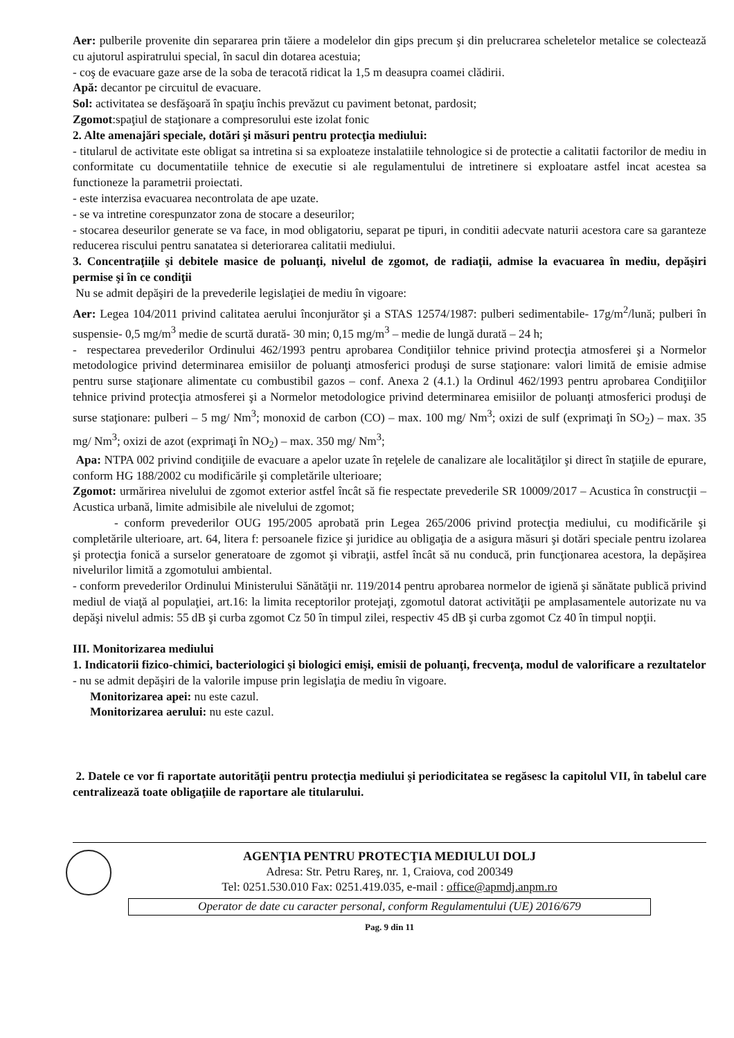Aer: pulberile provenite din separarea prin tăiere a modelelor din gips precum şi din prelucrarea scheletelor metalice se colectează cu ajutorul aspiratrului special, în sacul din dotarea acestuia;
- coş de evacuare gaze arse de la soba de teracotă ridicat la 1,5 m deasupra coamei clădirii.
Apă: decantor pe circuitul de evacuare.
Sol: activitatea se desfăşoară în spaţiu închis prevăzut cu paviment betonat, pardosit;
Zgomot:spaţiul de staţionare a compresorului este izolat fonic
2. Alte amenajări speciale, dotări şi măsuri pentru protecţia mediului:
- titularul de activitate este obligat sa intretina si sa exploateze instalatiile tehnologice si de protectie a calitatii factorilor de mediu in conformitate cu documentatiile tehnice de executie si ale regulamentului de intretinere si exploatare astfel incat acestea sa functioneze la parametrii proiectati.
- este interzisa evacuarea necontrolata de ape uzate.
- se va intretine corespunzator zona de stocare a deseurilor;
- stocarea deseurilor generate se va face, in mod obligatoriu, separat pe tipuri, in conditii adecvate naturii acestora care sa garanteze reducerea riscului pentru sanatatea si deteriorarea calitatii mediului.
3. Concentraţiile şi debitele masice de poluanţi, nivelul de zgomot, de radiaţii, admise la evacuarea în mediu, depăşiri permise şi în ce condiţii
Nu se admit depăşiri de la prevederile legislaţiei de mediu în vigoare:
Aer: Legea 104/2011 privind calitatea aerului înconjurător şi a STAS 12574/1987: pulberi sedimentabile- 17g/m<sup>2</sup>/lună; pulberi în suspensie- 0,5 mg/m<sup>3</sup> medie de scurtă durată- 30 min; 0,15 mg/m<sup>3</sup> – medie de lungă durată – 24 h;
- respectarea prevederilor Ordinului 462/1993 pentru aprobarea Condiţiilor tehnice privind protecţia atmosferei şi a Normelor metodologice privind determinarea emisiilor de poluanţi atmosferici produşi de surse staţionare: valori limită de emisie admise pentru surse staţionare alimentate cu combustibil gazos – conf. Anexa 2 (4.1.) la Ordinul 462/1993 pentru aprobarea Condiţiilor tehnice privind protecţia atmosferei şi a Normelor metodologice privind determinarea emisiilor de poluanţi atmosferici produşi de surse staţionare: pulberi – 5 mg/ Nm<sup>3</sup>; monoxid de carbon (CO) – max. 100 mg/ Nm<sup>3</sup>; oxizi de sulf (exprimaţi în SO<sub>2</sub>) – max. 35 mg/ Nm<sup>3</sup>; oxizi de azot (exprimaţi în NO<sub>2</sub>) – max. 350 mg/ Nm<sup>3</sup>;
Apa: NTPA 002 privind condiţiile de evacuare a apelor uzate în reţelele de canalizare ale localităţilor şi direct în staţiile de epurare, conform HG 188/2002 cu modificările şi completările ulterioare;
Zgomot: urmărirea nivelului de zgomot exterior astfel încât să fie respectate prevederile SR 10009/2017 – Acustica în construcţii – Acustica urbană, limite admisibile ale nivelului de zgomot;
- conform prevederilor OUG 195/2005 aprobată prin Legea 265/2006 privind protecţia mediului, cu modificările şi completările ulterioare, art. 64, litera f: persoanele fizice şi juridice au obligaţia de a asigura măsuri şi dotări speciale pentru izolarea şi protecţia fonică a surselor generatoare de zgomot şi vibraţii, astfel încât să nu conducă, prin funcţionarea acestora, la depăşirea nivelurilor limită a zgomotului ambiental.
- conform prevederilor Ordinului Ministerului Sănătăţii nr. 119/2014 pentru aprobarea normelor de igienă şi sănătate publică privind mediul de viaţă al populaţiei, art.16: la limita receptorilor protejaţi, zgomotul datorat activităţii pe amplasamentele autorizate nu va depăşi nivelul admis: 55 dB şi curba zgomot Cz 50 în timpul zilei, respectiv 45 dB şi curba zgomot Cz 40 în timpul nopţii.
III. Monitorizarea mediului
1. Indicatorii fizico-chimici, bacteriologici şi biologici emişi, emisii de poluanţi, frecvenţa, modul de valorificare a rezultatelor
- nu se admit depăşiri de la valorile impuse prin legislaţia de mediu în vigoare.
Monitorizarea apei: nu este cazul.
Monitorizarea aerului: nu este cazul.
2. Datele ce vor fi raportate autorităţii pentru protecţia mediului şi periodicitatea se regăsesc la capitolul VII, în tabelul care centralizează toate obligaţiile de raportare ale titularului.
AGENŢIA PENTRU PROTECŢIA MEDIULUI DOLJ
Adresa: Str. Petru Rareş, nr. 1, Craiova, cod 200349
Tel: 0251.530.010 Fax: 0251.419.035, e-mail : office@apmdj.anpm.ro
Operator de date cu caracter personal, conform Regulamentului (UE) 2016/679
Pag. 9 din 11